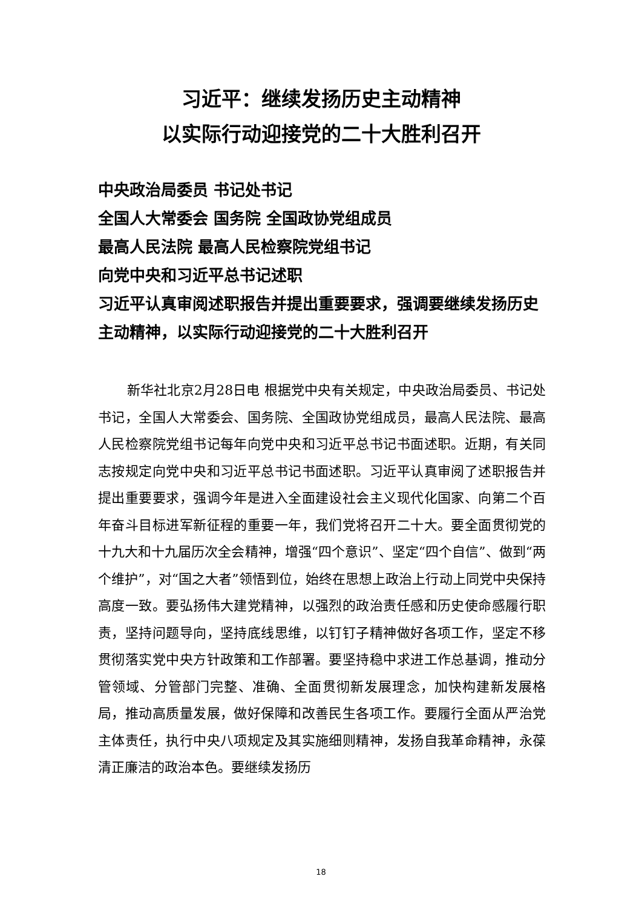习近平：继续发扬历史主动精神
以实际行动迎接党的二十大胜利召开
中央政治局委员 书记处书记
全国人大常委会 国务院 全国政协党组成员
最高人民法院 最高人民检察院党组书记
向党中央和习近平总书记述职
习近平认真审阅述职报告并提出重要要求，强调要继续发扬历史主动精神，以实际行动迎接党的二十大胜利召开
新华社北京2月28日电 根据党中央有关规定，中央政治局委员、书记处书记，全国人大常委会、国务院、全国政协党组成员，最高人民法院、最高人民检察院党组书记每年向党中央和习近平总书记书面述职。近期，有关同志按规定向党中央和习近平总书记书面述职。习近平认真审阅了述职报告并提出重要要求，强调今年是进入全面建设社会主义现代化国家、向第二个百年奋斗目标进军新征程的重要一年，我们党将召开二十大。要全面贯彻党的十九大和十九届历次全会精神，增强“四个意识”、坚定“四个自信”、做到“两个维护”，对“国之大者”领悟到位，始终在思想上政治上行动上同党中央保持高度一致。要弘扬伟大建党精神，以强烈的政治责任感和历史使命感履行职责，坚持问题导向，坚持底线思维，以钉钉子精神做好各项工作，坚定不移贯彻落实党中央方针政策和工作部署。要坚持稳中求进工作总基调，推动分管领域、分管部门完整、准确、全面贯彻新发展理念，加快构建新发展格局，推动高质量发展，做好保障和改善民生各项工作。要履行全面从严治党主体责任，执行中央八项规定及其实施细则精神，发扬自我革命精神，永葆清正廉洁的政治本色。要继续发扬历
18